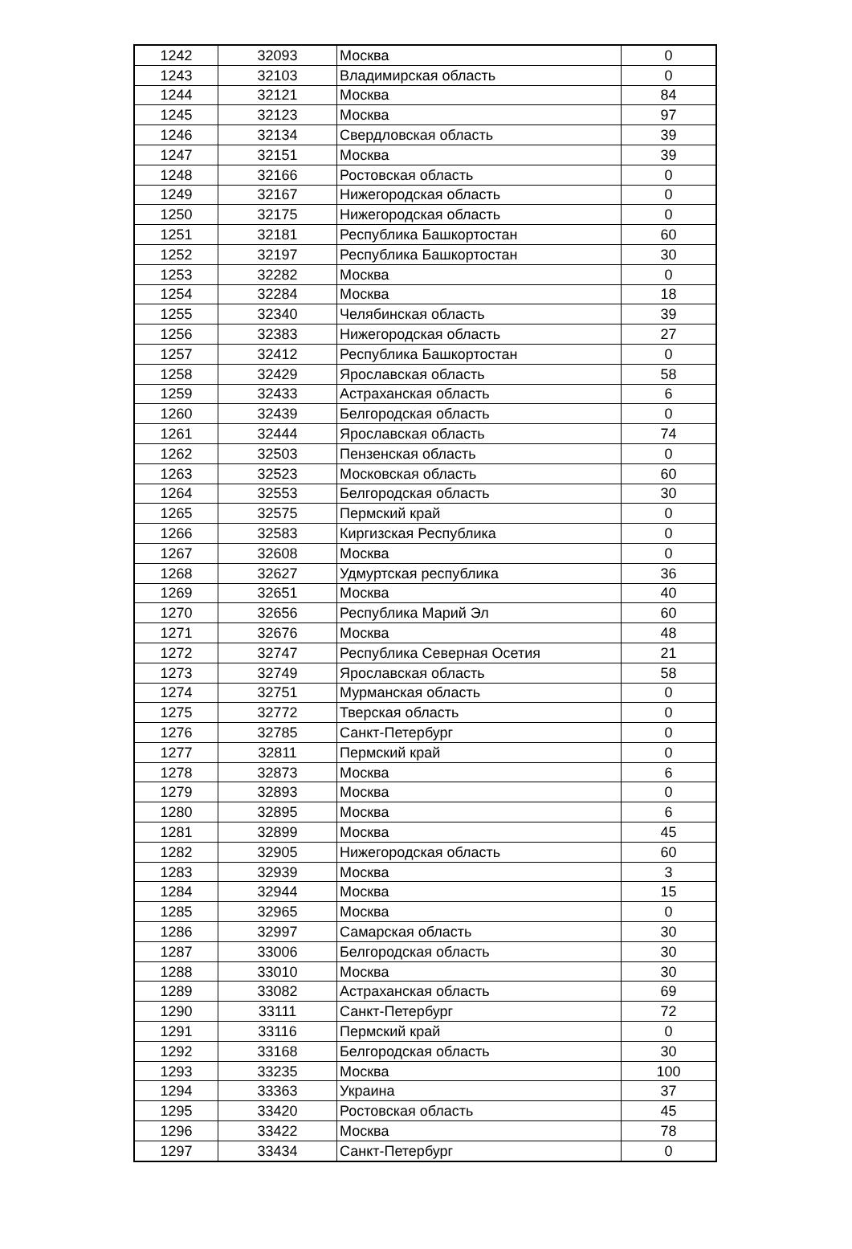| 1242 | 32093 | Москва | 0 |
| 1243 | 32103 | Владимирская область | 0 |
| 1244 | 32121 | Москва | 84 |
| 1245 | 32123 | Москва | 97 |
| 1246 | 32134 | Свердловская область | 39 |
| 1247 | 32151 | Москва | 39 |
| 1248 | 32166 | Ростовская область | 0 |
| 1249 | 32167 | Нижегородская область | 0 |
| 1250 | 32175 | Нижегородская область | 0 |
| 1251 | 32181 | Республика Башкортостан | 60 |
| 1252 | 32197 | Республика Башкортостан | 30 |
| 1253 | 32282 | Москва | 0 |
| 1254 | 32284 | Москва | 18 |
| 1255 | 32340 | Челябинская область | 39 |
| 1256 | 32383 | Нижегородская область | 27 |
| 1257 | 32412 | Республика Башкортостан | 0 |
| 1258 | 32429 | Ярославская область | 58 |
| 1259 | 32433 | Астраханская область | 6 |
| 1260 | 32439 | Белгородская область | 0 |
| 1261 | 32444 | Ярославская область | 74 |
| 1262 | 32503 | Пензенская область | 0 |
| 1263 | 32523 | Московская область | 60 |
| 1264 | 32553 | Белгородская область | 30 |
| 1265 | 32575 | Пермский край | 0 |
| 1266 | 32583 | Киргизская Республика | 0 |
| 1267 | 32608 | Москва | 0 |
| 1268 | 32627 | Удмуртская республика | 36 |
| 1269 | 32651 | Москва | 40 |
| 1270 | 32656 | Республика Марий Эл | 60 |
| 1271 | 32676 | Москва | 48 |
| 1272 | 32747 | Республика Северная Осетия | 21 |
| 1273 | 32749 | Ярославская область | 58 |
| 1274 | 32751 | Мурманская область | 0 |
| 1275 | 32772 | Тверская область | 0 |
| 1276 | 32785 | Санкт-Петербург | 0 |
| 1277 | 32811 | Пермский край | 0 |
| 1278 | 32873 | Москва | 6 |
| 1279 | 32893 | Москва | 0 |
| 1280 | 32895 | Москва | 6 |
| 1281 | 32899 | Москва | 45 |
| 1282 | 32905 | Нижегородская область | 60 |
| 1283 | 32939 | Москва | 3 |
| 1284 | 32944 | Москва | 15 |
| 1285 | 32965 | Москва | 0 |
| 1286 | 32997 | Самарская область | 30 |
| 1287 | 33006 | Белгородская область | 30 |
| 1288 | 33010 | Москва | 30 |
| 1289 | 33082 | Астраханская область | 69 |
| 1290 | 33111 | Санкт-Петербург | 72 |
| 1291 | 33116 | Пермский край | 0 |
| 1292 | 33168 | Белгородская область | 30 |
| 1293 | 33235 | Москва | 100 |
| 1294 | 33363 | Украина | 37 |
| 1295 | 33420 | Ростовская область | 45 |
| 1296 | 33422 | Москва | 78 |
| 1297 | 33434 | Санкт-Петербург | 0 |